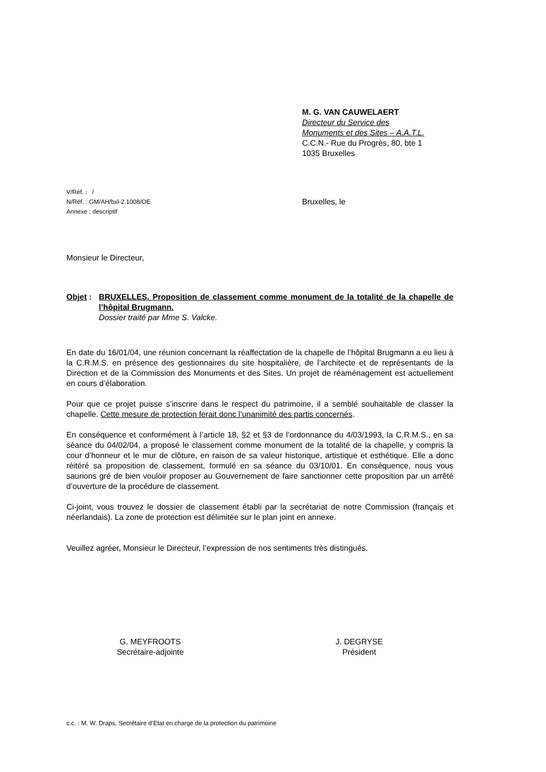M. G. VAN CAUWELAERT
Directeur du Service des
Monuments et des Sites – A.A.T.L.
C.C.N.- Rue du Progrès, 80, bte 1
1035 Bruxelles
V/Réf. : /
N/Réf. : GM/AH/bxl-2.1008/OE
Annexe : descriptif
Bruxelles, le
Monsieur le Directeur,
Objet :
BRUXELLES. Proposition de classement comme monument de la totalité de la chapelle de l’hôpital Brugmann.
Dossier traité par Mme S. Valcke.
En date du 16/01/04, une réunion concernant la réaffectation de la chapelle de l’hôpital Brugmann a eu lieu à la C.R.M.S. en présence des gestionnaires du site hospitalière, de l’architecte et de représentants de la Direction et de la Commission des Monuments et des Sites. Un projet de réaménagement est actuellement en cours d’élaboration.
Pour que ce projet puisse s’inscrire dans le respect du patrimoine, il a semblé souhaitable de classer la chapelle. Cette mesure de protection ferait donc l’unanimité des partis concernés.
En conséquence et conformément à l’article 18, §2 et §3 de l’ordonnance du 4/03/1993, la C.R.M.S., en sa séance du 04/02/04, a proposé le classement comme monument de la totalité de la chapelle, y compris la cour d’honneur et le mur de clôture, en raison de sa valeur historique, artistique et esthétique. Elle a donc réitéré sa proposition de classement, formulé en sa séance du 03/10/01. En conséquence, nous vous saurions gré de bien vouloir proposer au Gouvernement de faire sanctionner cette proposition par un arrêté d’ouverture de la procédure de classement.
Ci-joint, vous trouvez le dossier de classement établi par la secrétariat de notre Commission (français et néerlandais). La zone de protection est délimitée sur le plan joint en annexe.
Veuillez agréer, Monsieur le Directeur, l’expression de nos sentiments très distingués.
G. MEYFROOTS
Secrétaire-adjointe
J. DEGRYSE
Président
c.c. : M. W. Draps, Secrétaire d’Etat en charge de la protection du patrimoine